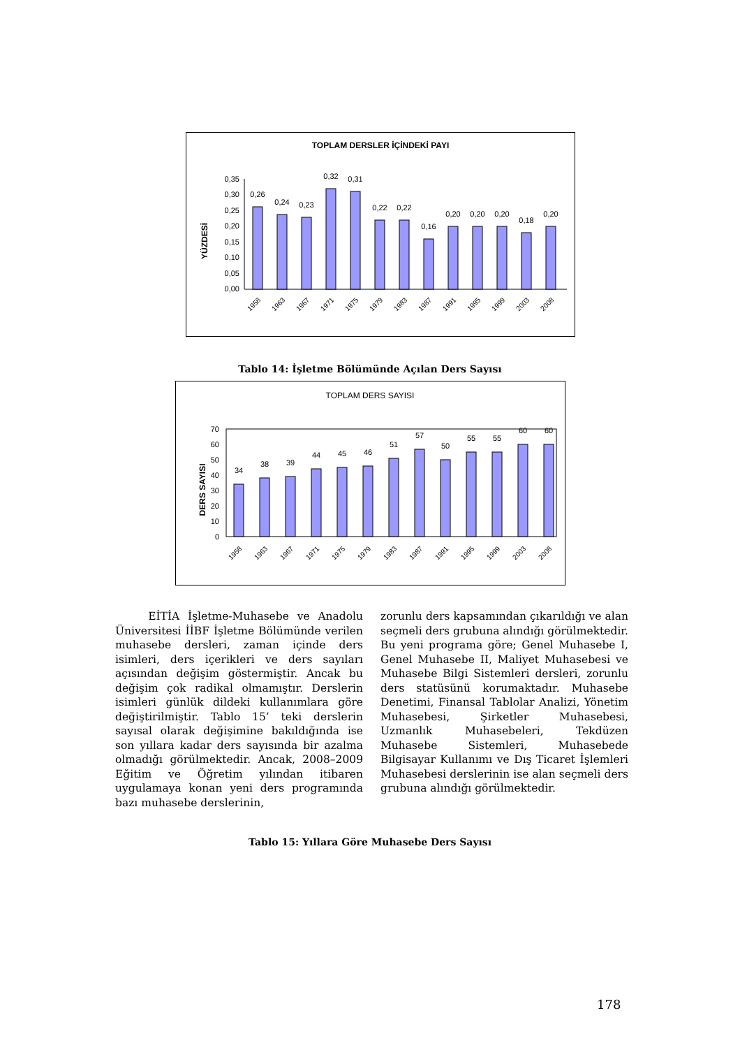TOPLAM DERSLER İÇİNDEKİ PAYI
YÜZDESİ
0,35
0,30
0,25
0,20
0,15
0,10
0,05
0,00
0,26
0,24
0,23
0,32
0,31
0,22
0,22
0,16
0,20
0,20
0,20
0,18
0,20
1958
1963
1967
1971
1975
1979
1983
1987
1991
1995
1999
2003
2008
Tablo 14: İşletme Bölümünde Açılan Ders Sayısı
TOPLAM DERS SAYISI
DERS SAYISI
70
60
50
40
30
20
10
0
34
38
39
44
45
46
51
57
50
55
55
60
60
1958
1963
1967
1971
1975
1979
1983
1987
1991
1995
1999
2003
2008
EİTİA İşletme-Muhasebe ve Anadolu Üniversitesi İİBF İşletme Bölümünde verilen muhasebe dersleri, zaman içinde ders isimleri, ders içerikleri ve ders sayıları açısından değişim göstermiştir. Ancak bu değişim çok radikal olmamıştır. Derslerin isimleri günlük dildeki kullanımlara göre değiştirilmiştir. Tablo 15’ teki derslerin sayısal olarak değişimine bakıldığında ise son yıllara kadar ders sayısında bir azalma olmadığı görülmektedir. Ancak, 2008–2009 Eğitim ve Öğretim yılından itibaren uygulamaya konan yeni ders programında bazı muhasebe derslerinin,
zorunlu ders kapsamından çıkarıldığı ve alan seçmeli ders grubuna alındığı görülmektedir. Bu yeni programa göre; Genel Muhasebe I, Genel Muhasebe II, Maliyet Muhasebesi ve Muhasebe Bilgi Sistemleri dersleri, zorunlu ders statüsünü korumaktadır. Muhasebe Denetimi, Finansal Tablolar Analizi, Yönetim Muhasebesi, Şirketler Muhasebesi, Uzmanlık Muhasebeleri, Tekdüzen Muhasebe Sistemleri, Muhasebede Bilgisayar Kullanımı ve Dış Ticaret İşlemleri Muhasebesi derslerinin ise alan seçmeli ders grubuna alındığı görülmektedir.
Tablo 15: Yıllara Göre Muhasebe Ders Sayısı
178